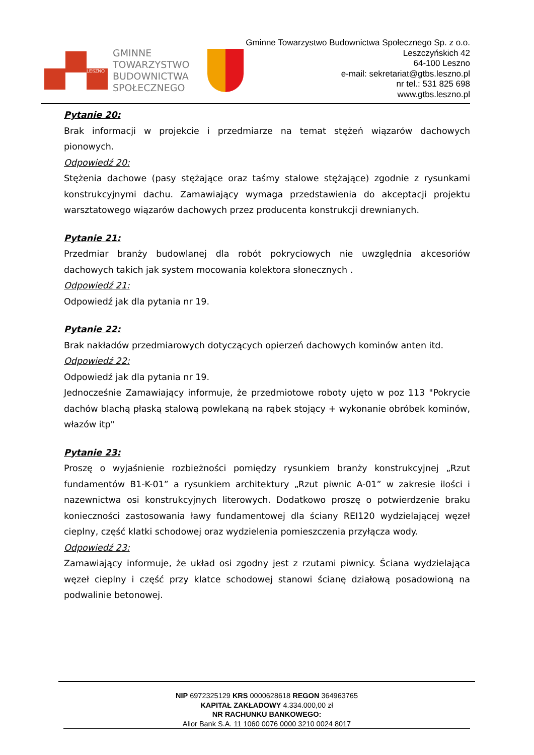LESZNO
GMINNE
TOWARZYSTWO
BUDOWNICTWA
SPOŁECZNEGO
Gminne Towarzystwo Budownictwa Społecznego Sp. z o.o.
Leszczyńskich 42
64-100 Leszno
e-mail: sekretariat@gtbs.leszno.pl
nr tel.: 531 825 698
www.gtbs.leszno.pl
Pytanie 20:
Brak informacji w projekcie i przedmiarze na temat stężeń wiązarów dachowych pionowych.
Odpowiedź 20:
Stężenia dachowe (pasy stężające oraz taśmy stalowe stężające) zgodnie z rysunkami konstrukcyjnymi dachu. Zamawiający wymaga przedstawienia do akceptacji projektu warsztatowego wiązarów dachowych przez producenta konstrukcji drewnianych.
Pytanie 21:
Przedmiar branży budowlanej dla robót pokryciowych nie uwzględnia akcesoriów dachowych takich jak system mocowania kolektora słonecznych .
Odpowiedź 21:
Odpowiedź jak dla pytania nr 19.
Pytanie 22:
Brak nakładów przedmiarowych dotyczących opierzeń dachowych kominów anten itd.
Odpowiedź 22:
Odpowiedź jak dla pytania nr 19.
Jednocześnie Zamawiający informuje, że przedmiotowe roboty ujęto w poz 113 "Pokrycie dachów blachą płaską stalową powlekaną na rąbek stojący + wykonanie obróbek kominów, włazów itp"
Pytanie 23:
Proszę o wyjaśnienie rozbieżności pomiędzy rysunkiem branży konstrukcyjnej „Rzut fundamentów B1-K-01” a rysunkiem architektury „Rzut piwnic A-01” w zakresie ilości i nazewnictwa osi konstrukcyjnych literowych. Dodatkowo proszę o potwierdzenie braku konieczności zastosowania ławy fundamentowej dla ściany REI120 wydzielającej węzeł cieplny, część klatki schodowej oraz wydzielenia pomieszczenia przyłącza wody.
Odpowiedź 23:
Zamawiający informuje, że układ osi zgodny jest z rzutami piwnicy. Ściana wydzielająca węzeł cieplny i część przy klatce schodowej stanowi ścianę działową posadowioną na podwalinie betonowej.
NIP 6972325129 KRS 0000628618 REGON 364963765
KAPITAŁ ZAKŁADOWY 4.334.000,00 zł
NR RACHUNKU BANKOWEGO:
Alior Bank S.A. 11 1060 0076 0000 3210 0024 8017